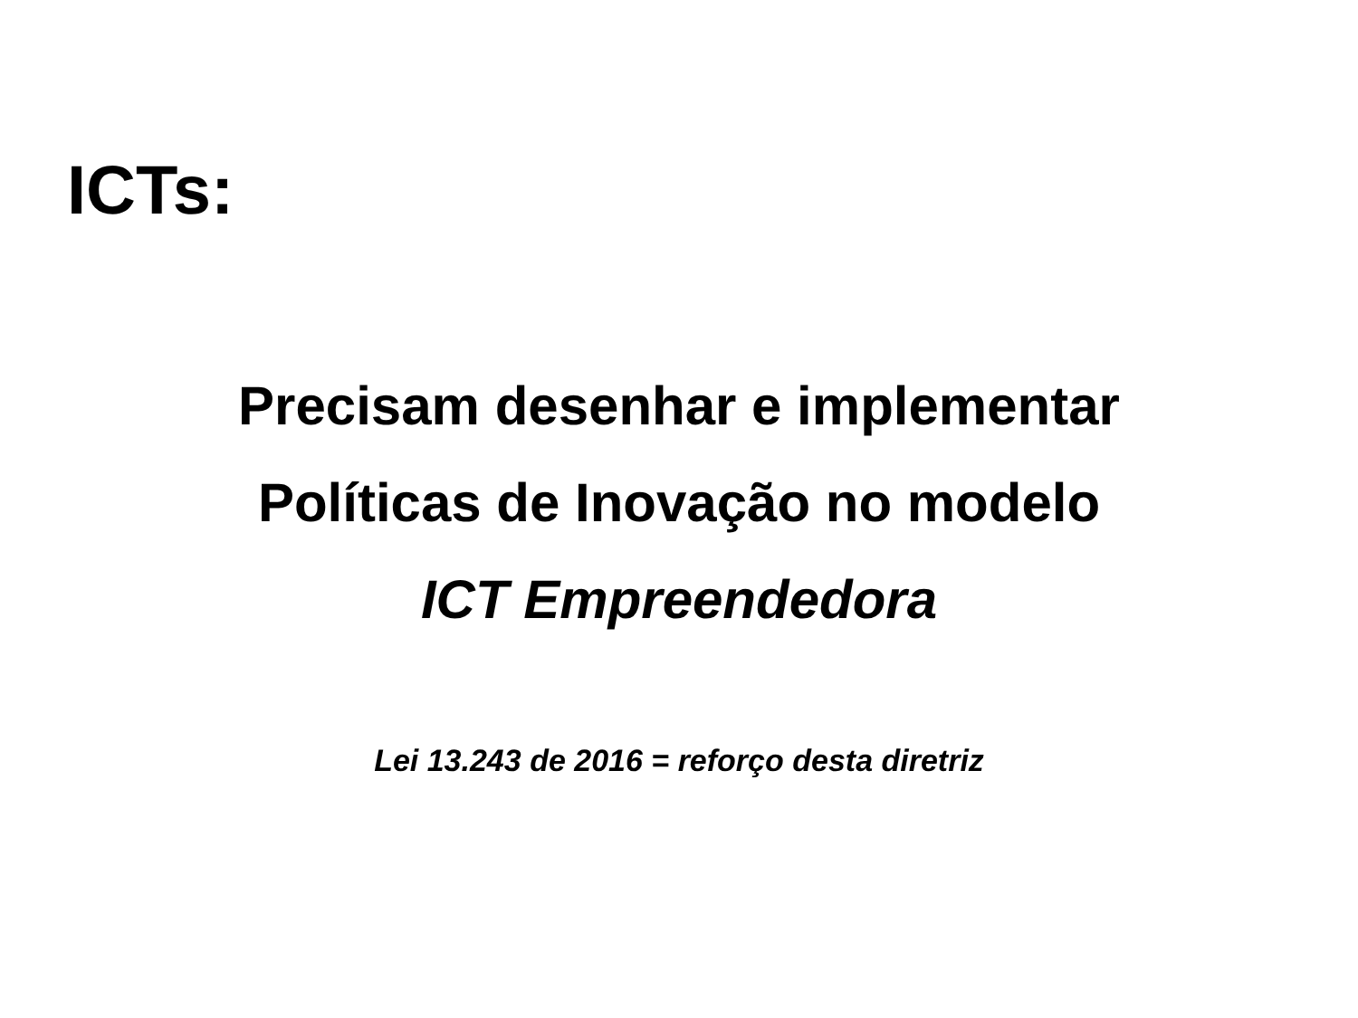ICTs:
Precisam desenhar e implementar
Políticas de Inovação no modelo
ICT Empreendedora
Lei 13.243 de 2016 = reforço desta diretriz